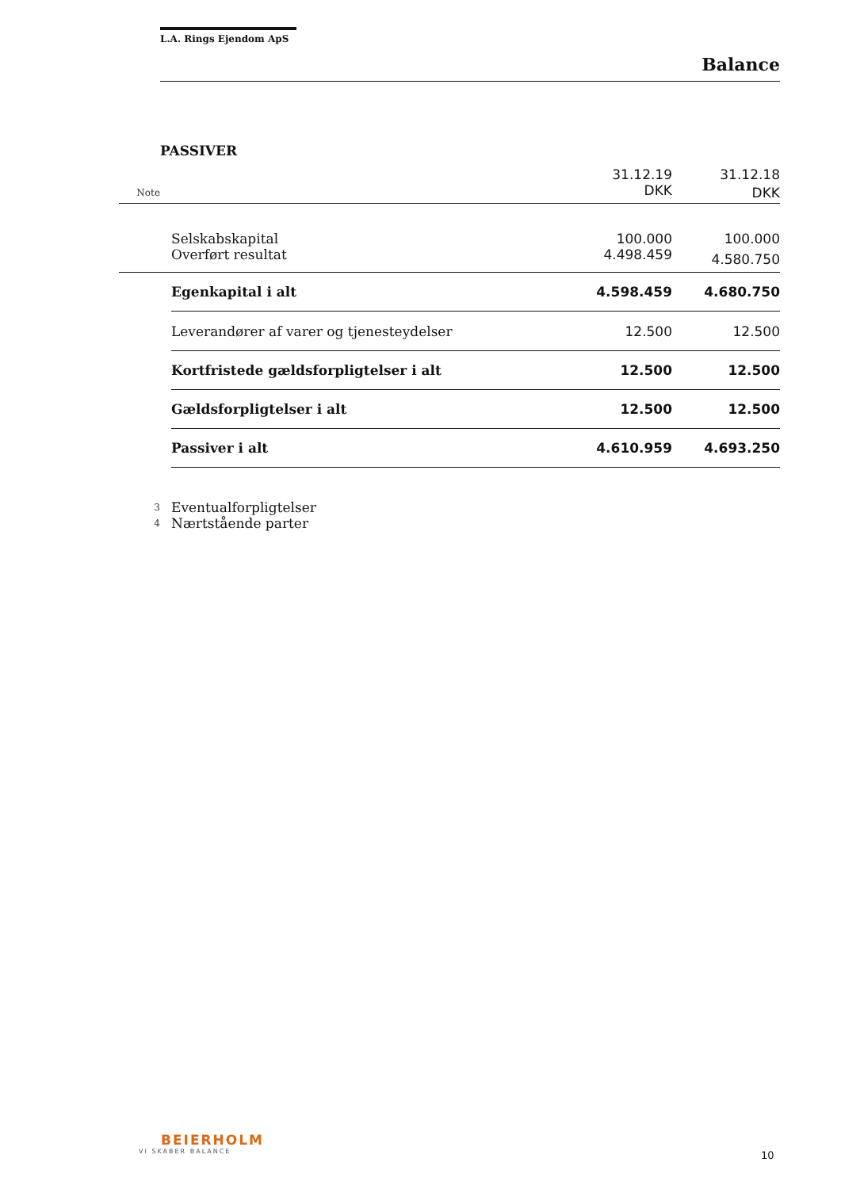L.A. Rings Ejendom ApS
Balance
PASSIVER
| | | 31.12.19 | 31.12.18 |
| Note | | DKK | DKK |
| | Selskabskapital | 100.000 | 100.000 |
| | Overført resultat | 4.498.459 | 4.580.750 |
| | Egenkapital i alt | 4.598.459 | 4.680.750 |
| | Leverandører af varer og tjenesteydelser | 12.500 | 12.500 |
| | Kortfristede gældsforpligtelser i alt | 12.500 | 12.500 |
| | Gældsforpligtelser i alt | 12.500 | 12.500 |
| | Passiver i alt | 4.610.959 | 4.693.250 |
| 3 | Eventualforpligtelser | | |
| 4 | Nærtstående parter | | |
BEIERHOLM
VI SKABER BALANCE
10